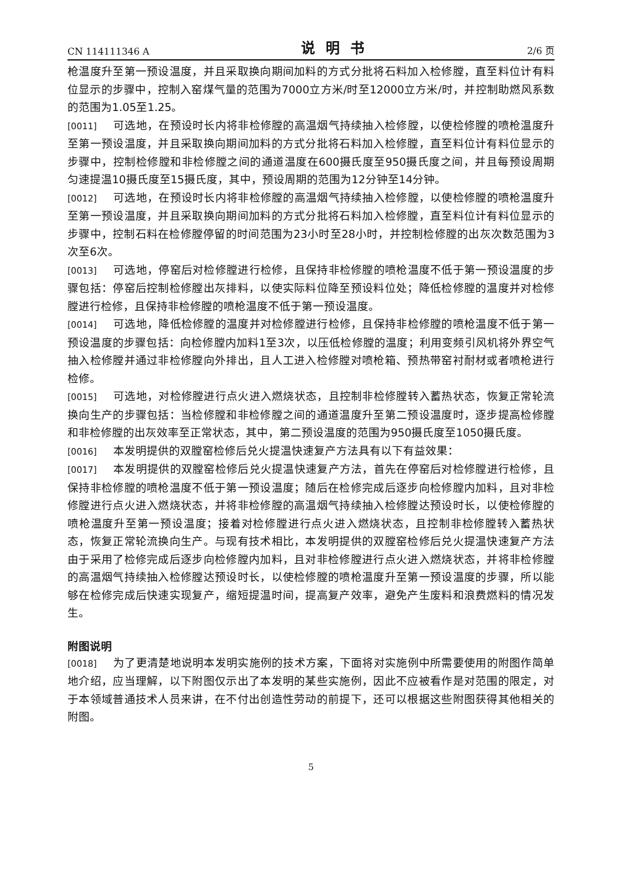CN 114111346 A 说明书 2/6 页
枪温度升至第一预设温度，并且采取换向期间加料的方式分批将石料加入检修膛，直至料位计有料位显示的步骤中，控制入窑煤气量的范围为7000立方米/时至12000立方米/时，并控制助燃风系数的范围为1.05至1.25。
[0011] 可选地，在预设时长内将非检修膛的高温烟气持续抽入检修膛，以使检修膛的喷枪温度升至第一预设温度，并且采取换向期间加料的方式分批将石料加入检修膛，直至料位计有料位显示的步骤中，控制检修膛和非检修膛之间的通道温度在600摄氏度至950摄氏度之间，并且每预设周期匀速提温10摄氏度至15摄氏度，其中，预设周期的范围为12分钟至14分钟。
[0012] 可选地，在预设时长内将非检修膛的高温烟气持续抽入检修膛，以使检修膛的喷枪温度升至第一预设温度，并且采取换向期间加料的方式分批将石料加入检修膛，直至料位计有料位显示的步骤中，控制石料在检修膛停留的时间范围为23小时至28小时，并控制检修膛的出灰次数范围为3次至6次。
[0013] 可选地，停窑后对检修膛进行检修，且保持非检修膛的喷枪温度不低于第一预设温度的步骤包括：停窑后控制检修膛出灰排料，以使实际料位降至预设料位处；降低检修膛的温度并对检修膛进行检修，且保持非检修膛的喷枪温度不低于第一预设温度。
[0014] 可选地，降低检修膛的温度并对检修膛进行检修，且保持非检修膛的喷枪温度不低于第一预设温度的步骤包括：向检修膛内加料1至3次，以压低检修膛的温度；利用变频引风机将外界空气抽入检修膛并通过非检修膛向外排出，且人工进入检修膛对喷枪箱、预热带窑衬耐材或者喷枪进行检修。
[0015] 可选地，对检修膛进行点火进入燃烧状态，且控制非检修膛转入蓄热状态，恢复正常轮流换向生产的步骤包括：当检修膛和非检修膛之间的通道温度升至第二预设温度时，逐步提高检修膛和非检修膛的出灰效率至正常状态，其中，第二预设温度的范围为950摄氏度至1050摄氏度。
[0016] 本发明提供的双膛窑检修后兑火提温快速复产方法具有以下有益效果：
[0017] 本发明提供的双膛窑检修后兑火提温快速复产方法，首先在停窑后对检修膛进行检修，且保持非检修膛的喷枪温度不低于第一预设温度；随后在检修完成后逐步向检修膛内加料，且对非检修膛进行点火进入燃烧状态，并将非检修膛的高温烟气持续抽入检修膛达预设时长，以使检修膛的喷枪温度升至第一预设温度；接着对检修膛进行点火进入燃烧状态，且控制非检修膛转入蓄热状态，恢复正常轮流换向生产。与现有技术相比，本发明提供的双膛窑检修后兑火提温快速复产方法由于采用了检修完成后逐步向检修膛内加料，且对非检修膛进行点火进入燃烧状态，并将非检修膛的高温烟气持续抽入检修膛达预设时长，以使检修膛的喷枪温度升至第一预设温度的步骤，所以能够在检修完成后快速实现复产，缩短提温时间，提高复产效率，避免产生废料和浪费燃料的情况发生。
附图说明
[0018] 为了更清楚地说明本发明实施例的技术方案，下面将对实施例中所需要使用的附图作简单地介绍，应当理解，以下附图仅示出了本发明的某些实施例，因此不应被看作是对范围的限定，对于本领域普通技术人员来讲，在不付出创造性劳动的前提下，还可以根据这些附图获得其他相关的附图。
5